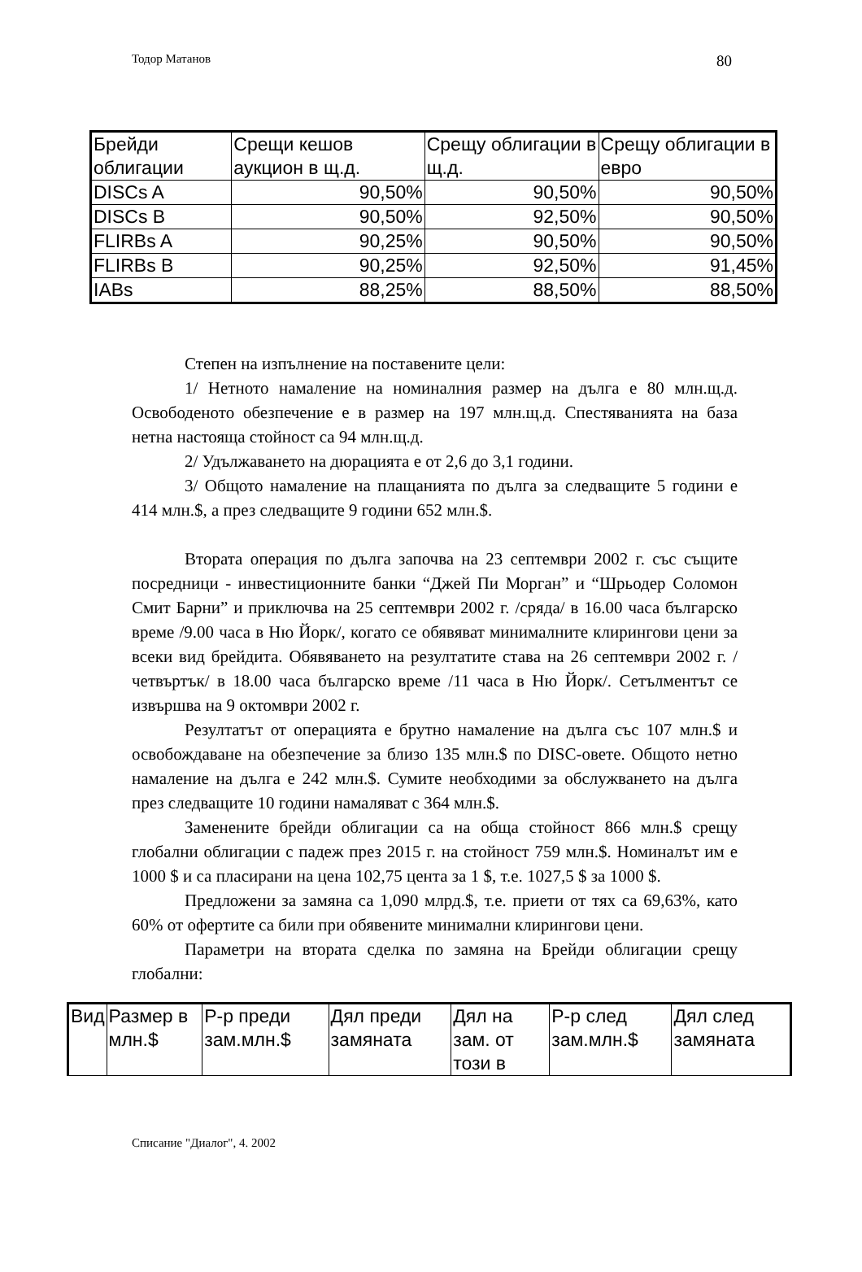Тодор Матанов 80
| Брейди облигации | Срещи кешов аукцион в щ.д. | Срещу облигации в щ.д. | Срещу облигации в евро |
| --- | --- | --- | --- |
| DISCs A | 90,50% | 90,50% | 90,50% |
| DISCs B | 90,50% | 92,50% | 90,50% |
| FLIRBs A | 90,25% | 90,50% | 90,50% |
| FLIRBs B | 90,25% | 92,50% | 91,45% |
| IABs | 88,25% | 88,50% | 88,50% |
Степен на изпълнение на поставените цели:
1/ Нетното намаление на номиналния размер на дълга е 80 млн.щ.д. Освободеното обезпечение е в размер на 197 млн.щ.д. Спестяванията на база нетна настояща стойност са 94 млн.щ.д.
2/ Удължаването на дюрацията е от 2,6 до 3,1 години.
3/ Общото намаление на плащанията по дълга за следващите 5 години е 414 млн.$, а през следващите 9 години 652 млн.$.
Втората операция по дълга започва на 23 септември 2002 г. със същите посредници - инвестиционните банки “Джей Пи Морган” и “Шрьодер Соломон Смит Барни” и приключва на 25 септември 2002 г. /сряда/ в 16.00 часа българско време /9.00 часа в Ню Йорк/, когато се обявяват минималните клирингови цени за всеки вид брейдита. Обявяването на резултатите става на 26 септември 2002 г. /четвъртък/ в 18.00 часа българско време /11 часа в Ню Йорк/. Сетълментът се извършва на 9 октомври 2002 г.
Резултатът от операцията е брутно намаление на дълга със 107 млн.$ и освобождаване на обезпечение за близо 135 млн.$ по DISC-овете. Общото нетно намаление на дълга е 242 млн.$. Сумите необходими за обслужването на дълга през следващите 10 години намаляват с 364 млн.$.
Заменените брейди облигации са на обща стойност 866 млн.$ срещу глобални облигации с падеж през 2015 г. на стойност 759 млн.$. Номиналът им е 1000 $ и са пласирани на цена 102,75 цента за 1 $, т.е. 1027,5 $ за 1000 $.
Предложени за замяна са 1,090 млрд.$, т.е. приети от тях са 69,63%, като 60% от офертите са били при обявените минимални клирингови цени.
Параметри на втората сделка по замяна на Брейди облигации срещу глобални:
| Вид | Размер в млн.$ | Р-р преди зам.млн.$ | Дял преди замяната | Дял на зам. от този в | Р-р след зам.млн.$ | Дял след замяната |
| --- | --- | --- | --- | --- | --- | --- |
Списание "Диалог", 4. 2002